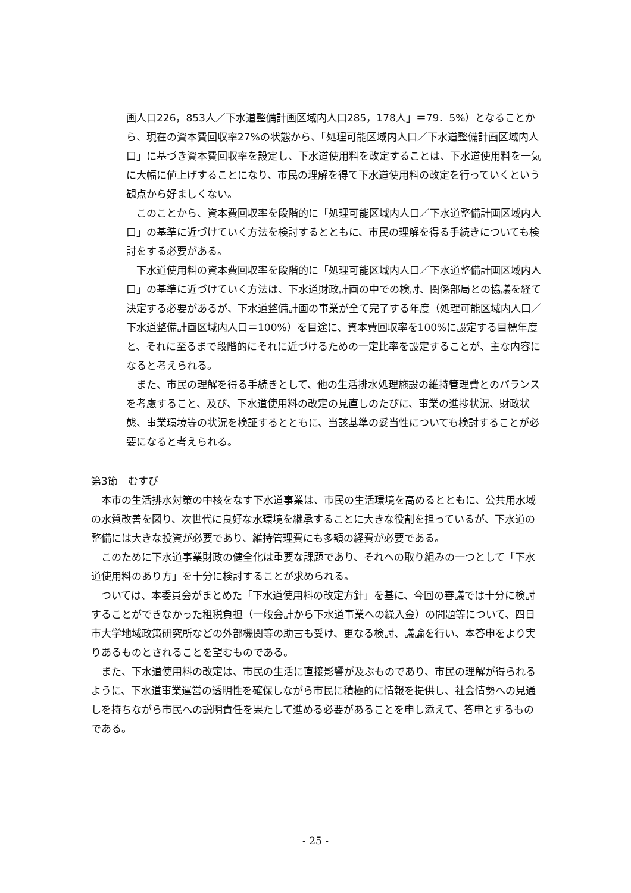画人口226，853人／下水道整備計画区域内人口285，178人」＝79．5%）となることから、現在の資本費回収率27%の状態から、「処理可能区域内人口／下水道整備計画区域内人口」に基づき資本費回収率を設定し、下水道使用料を改定することは、下水道使用料を一気に大幅に値上げすることになり、市民の理解を得て下水道使用料の改定を行っていくという観点から好ましくない。
　このことから、資本費回収率を段階的に「処理可能区域内人口／下水道整備計画区域内人口」の基準に近づけていく方法を検討するとともに、市民の理解を得る手続きについても検討をする必要がある。
　下水道使用料の資本費回収率を段階的に「処理可能区域内人口／下水道整備計画区域内人口」の基準に近づけていく方法は、下水道財政計画の中での検討、関係部局との協議を経て決定する必要があるが、下水道整備計画の事業が全て完了する年度（処理可能区域内人口／下水道整備計画区域内人口＝100%）を目途に、資本費回収率を100%に設定する目標年度と、それに至るまで段階的にそれに近づけるための一定比率を設定することが、主な内容になると考えられる。
　また、市民の理解を得る手続きとして、他の生活排水処理施設の維持管理費とのバランスを考慮すること、及び、下水道使用料の改定の見直しのたびに、事業の進捗状況、財政状態、事業環境等の状況を検証するとともに、当該基準の妥当性についても検討することが必要になると考えられる。
第3節　むすび
　本市の生活排水対策の中核をなす下水道事業は、市民の生活環境を高めるとともに、公共用水域の水質改善を図り、次世代に良好な水環境を継承することに大きな役割を担っているが、下水道の整備には大きな投資が必要であり、維持管理費にも多額の経費が必要である。
　このために下水道事業財政の健全化は重要な課題であり、それへの取り組みの一つとして「下水道使用料のあり方」を十分に検討することが求められる。
　ついては、本委員会がまとめた「下水道使用料の改定方針」を基に、今回の審議では十分に検討することができなかった租税負担（一般会計から下水道事業への繰入金）の問題等について、四日市大学地域政策研究所などの外部機関等の助言も受け、更なる検討、議論を行い、本答申をより実りあるものとされることを望むものである。
　また、下水道使用料の改定は、市民の生活に直接影響が及ぶものであり、市民の理解が得られるように、下水道事業運営の透明性を確保しながら市民に積極的に情報を提供し、社会情勢への見通しを持ちながら市民への説明責任を果たして進める必要があることを申し添えて、答申とするものである。
- 25 -